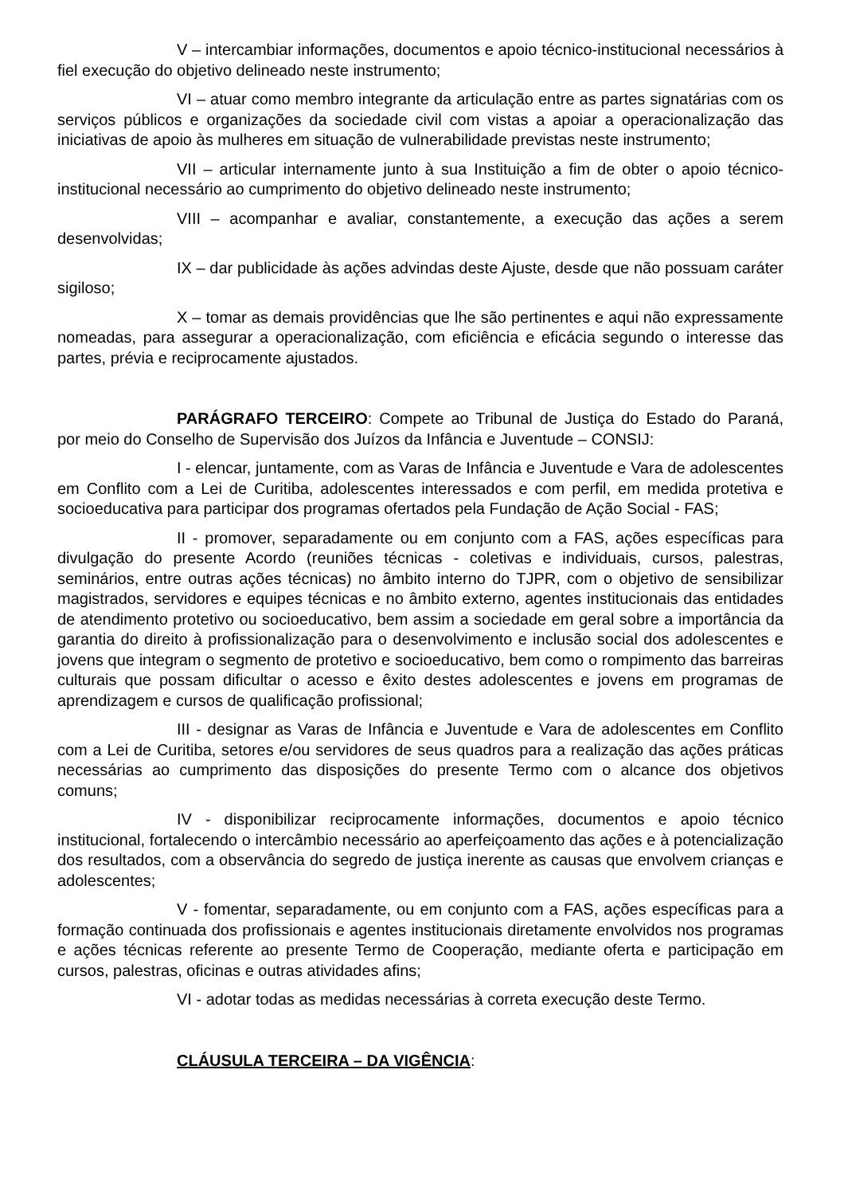V – intercambiar informações, documentos e apoio técnico-institucional necessários à fiel execução do objetivo delineado neste instrumento;
VI – atuar como membro integrante da articulação entre as partes signatárias com os serviços públicos e organizações da sociedade civil com vistas a apoiar a operacionalização das iniciativas de apoio às mulheres em situação de vulnerabilidade previstas neste instrumento;
VII – articular internamente junto à sua Instituição a fim de obter o apoio técnico-institucional necessário ao cumprimento do objetivo delineado neste instrumento;
VIII – acompanhar e avaliar, constantemente, a execução das ações a serem desenvolvidas;
IX – dar publicidade às ações advindas deste Ajuste, desde que não possuam caráter sigiloso;
X – tomar as demais providências que lhe são pertinentes e aqui não expressamente nomeadas, para assegurar a operacionalização, com eficiência e eficácia segundo o interesse das partes, prévia e reciprocamente ajustados.
PARÁGRAFO TERCEIRO: Compete ao Tribunal de Justiça do Estado do Paraná, por meio do Conselho de Supervisão dos Juízos da Infância e Juventude – CONSIJ:
I - elencar, juntamente, com as Varas de Infância e Juventude e Vara de adolescentes em Conflito com a Lei de Curitiba, adolescentes interessados e com perfil, em medida protetiva e socioeducativa para participar dos programas ofertados pela Fundação de Ação Social - FAS;
II - promover, separadamente ou em conjunto com a FAS, ações específicas para divulgação do presente Acordo (reuniões técnicas - coletivas e individuais, cursos, palestras, seminários, entre outras ações técnicas) no âmbito interno do TJPR, com o objetivo de sensibilizar magistrados, servidores e equipes técnicas e no âmbito externo, agentes institucionais das entidades de atendimento protetivo ou socioeducativo, bem assim a sociedade em geral sobre a importância da garantia do direito à profissionalização para o desenvolvimento e inclusão social dos adolescentes e jovens que integram o segmento de protetivo e socioeducativo, bem como o rompimento das barreiras culturais que possam dificultar o acesso e êxito destes adolescentes e jovens em programas de aprendizagem e cursos de qualificação profissional;
III - designar as Varas de Infância e Juventude e Vara de adolescentes em Conflito com a Lei de Curitiba, setores e/ou servidores de seus quadros para a realização das ações práticas necessárias ao cumprimento das disposições do presente Termo com o alcance dos objetivos comuns;
IV - disponibilizar reciprocamente informações, documentos e apoio técnico institucional, fortalecendo o intercâmbio necessário ao aperfeiçoamento das ações e à potencialização dos resultados, com a observância do segredo de justiça inerente as causas que envolvem crianças e adolescentes;
V - fomentar, separadamente, ou em conjunto com a FAS, ações específicas para a formação continuada dos profissionais e agentes institucionais diretamente envolvidos nos programas e ações técnicas referente ao presente Termo de Cooperação, mediante oferta e participação em cursos, palestras, oficinas e outras atividades afins;
VI - adotar todas as medidas necessárias à correta execução deste Termo.
CLÁUSULA TERCEIRA – DA VIGÊNCIA: